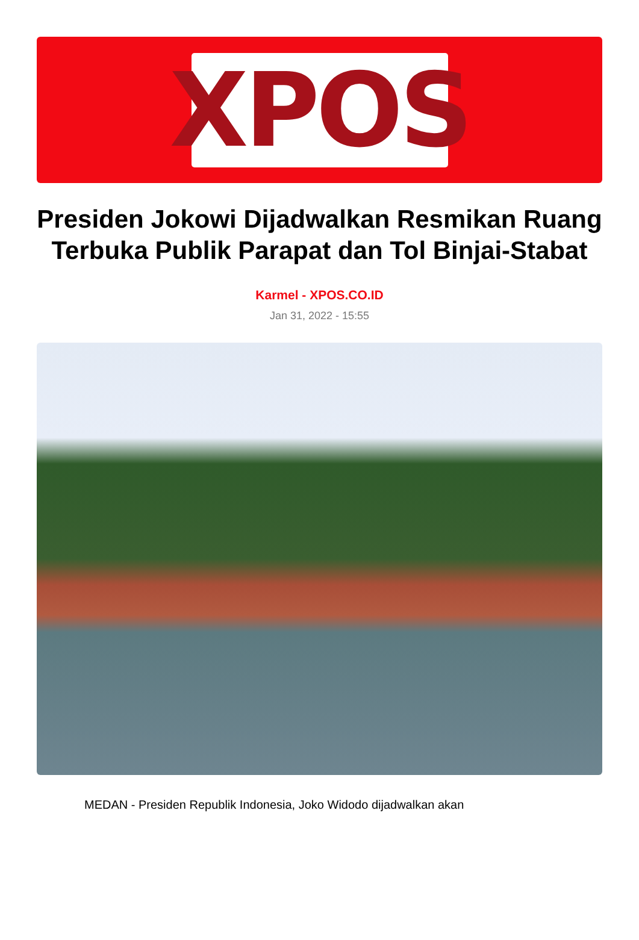XPOS
Presiden Jokowi Dijadwalkan Resmikan Ruang Terbuka Publik Parapat dan Tol Binjai-Stabat
Karmel - XPOS.CO.ID
Jan 31, 2022 - 15:55
MEDAN - Presiden Republik Indonesia, Joko Widodo dijadwalkan akan